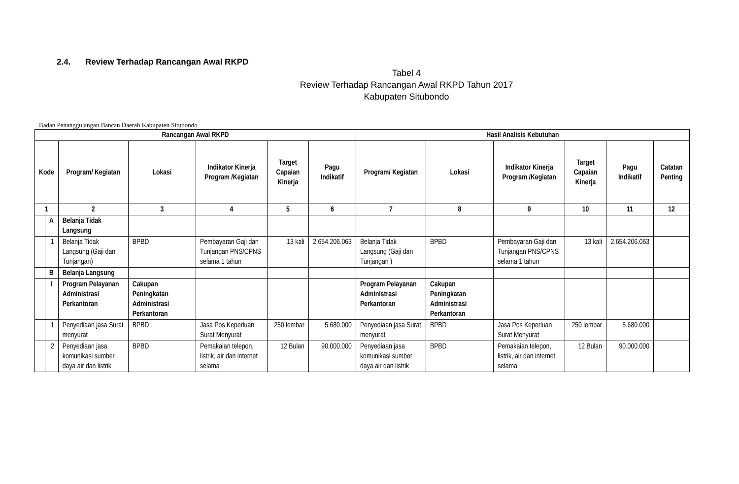2.4. Review Terhadap Rancangan Awal RKPD
Tabel 4
Review Terhadap Rancangan Awal RKPD Tahun 2017
Kabupaten Situbondo
Badan Penanggulangan Bancan Daerah Kabupaten Situbondo
| Rancangan Awal RKPD | | | | | | | Hasil Analisis Kebutuhan | | | | | |
| --- | --- | --- | --- | --- | --- | --- | --- | --- | --- | --- | --- | --- |
| Kode | | Program/ Kegiatan | Lokasi | Indikator Kinerja Program /Kegiatan | Target Capaian Kinerja | Pagu Indikatif | Program/ Kegiatan | Lokasi | Indikator Kinerja Program /Kegiatan | Target Capaian Kinerja | Pagu Indikatif | Catatan Penting |
| 1 | | 2 | 3 | 4 | 5 | 6 | 7 | 8 | 9 | 10 | 11 | 12 |
| | A | Belanja Tidak Langsung | | | | | | | | | | |
| | 1 | Belanja Tidak Langsung (Gaji dan Tunjangan) | BPBD | Pembayaran Gaji dan Tunjangan PNS/CPNS selama 1 tahun | 13 kali | 2.654.206.063 | Belanja Tidak Langsung (Gaji dan Tunjangan ) | BPBD | Pembayaran Gaji dan Tunjangan PNS/CPNS selama 1 tahun | 13 kali | 2.654.206.063 | |
| | B | Belanja Langsung | | | | | | | | | | |
| | I | Program Pelayanan Administrasi Perkantoran | Cakupan Peningkatan Administrasi Perkantoran | | | | Program Pelayanan Administrasi Perkantoran | Cakupan Peningkatan Administrasi Perkantoran | | | | |
| | 1 | Penyediaan jasa Surat menyurat | BPBD | Jasa Pos Keperluan Surat Menyurat | 250 lembar | 5.680.000 | Penyediaan jasa Surat menyurat | BPBD | Jasa Pos Keperluan Surat Menyurat | 250 lembar | 5.680.000 | |
| | 2 | Penyediaan jasa komunikasi sumber daya air dan listrik | BPBD | Pemakaian telepon, listrik, air dan internet selama | 12 Bulan | 90.000.000 | Penyediaan jasa komunikasi sumber daya air dan listrik | BPBD | Pemakaian telepon, listrik, air dan internet selama | 12 Bulan | 90.000.000 | |